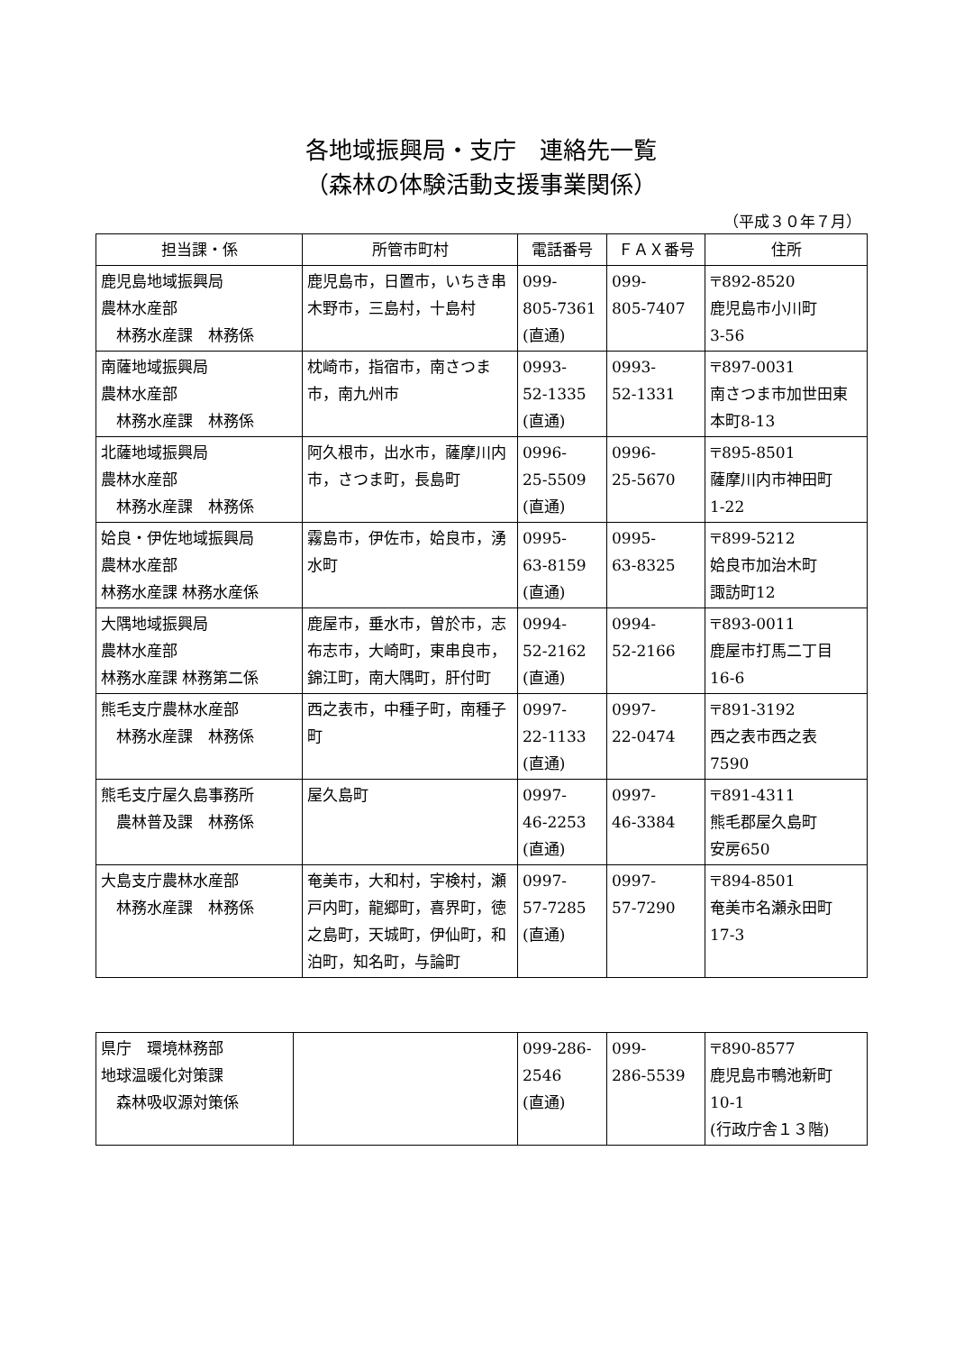各地域振興局・支庁　連絡先一覧
（森林の体験活動支援事業関係）
（平成３０年７月）
| 担当課・係 | 所管市町村 | 電話番号 | ＦＡＸ番号 | 住所 |
| --- | --- | --- | --- | --- |
| 鹿児島地域振興局 農林水産部 林務水産課 林務係 | 鹿児島市，日置市，いちき串木野市，三島村，十島村 | 099- 805-7361 (直通) | 099- 805-7407 | 〒892-8520 鹿児島市小川町 3-56 |
| 南薩地域振興局 農林水産部 林務水産課 林務係 | 枕崎市，指宿市，南さつま市，南九州市 | 0993- 52-1335 (直通) | 0993- 52-1331 | 〒897-0031 南さつま市加世田東本町8-13 |
| 北薩地域振興局 農林水産部 林務水産課 林務係 | 阿久根市，出水市，薩摩川内市，さつま町，長島町 | 0996- 25-5509 (直通) | 0996- 25-5670 | 〒895-8501 薩摩川内市神田町 1-22 |
| 姶良・伊佐地域振興局 農林水産部 林務水産課 林務水産係 | 霧島市，伊佐市，姶良市，湧水町 | 0995- 63-8159 (直通) | 0995- 63-8325 | 〒899-5212 姶良市加治木町 諏訪町12 |
| 大隅地域振興局 農林水産部 林務水産課 林務第二係 | 鹿屋市，垂水市，曽於市，志布志市，大崎町，東串良市，錦江町，南大隅町，肝付町 | 0994- 52-2162 (直通) | 0994- 52-2166 | 〒893-0011 鹿屋市打馬二丁目 16-6 |
| 熊毛支庁農林水産部 林務水産課 林務係 | 西之表市，中種子町，南種子町 | 0997- 22-1133 (直通) | 0997- 22-0474 | 〒891-3192 西之表市西之表 7590 |
| 熊毛支庁屋久島事務所 農林普及課 林務係 | 屋久島町 | 0997- 46-2253 (直通) | 0997- 46-3384 | 〒891-4311 熊毛郡屋久島町 安房650 |
| 大島支庁農林水産部 林務水産課 林務係 | 奄美市，大和村，宇検村，瀬戸内町，龍郷町，喜界町，徳之島町，天城町，伊仙町，和泊町，知名町，与論町 | 0997- 57-7285 (直通) | 0997- 57-7290 | 〒894-8501 奄美市名瀬永田町 17-3 |
| 県庁 環境林務部 地球温暖化対策課 森林吸収源対策係 | | 099-286- 2546 (直通) | 099- 286-5539 | 〒890-8577 鹿児島市鴨池新町 10-1 (行政庁舎１３階) |